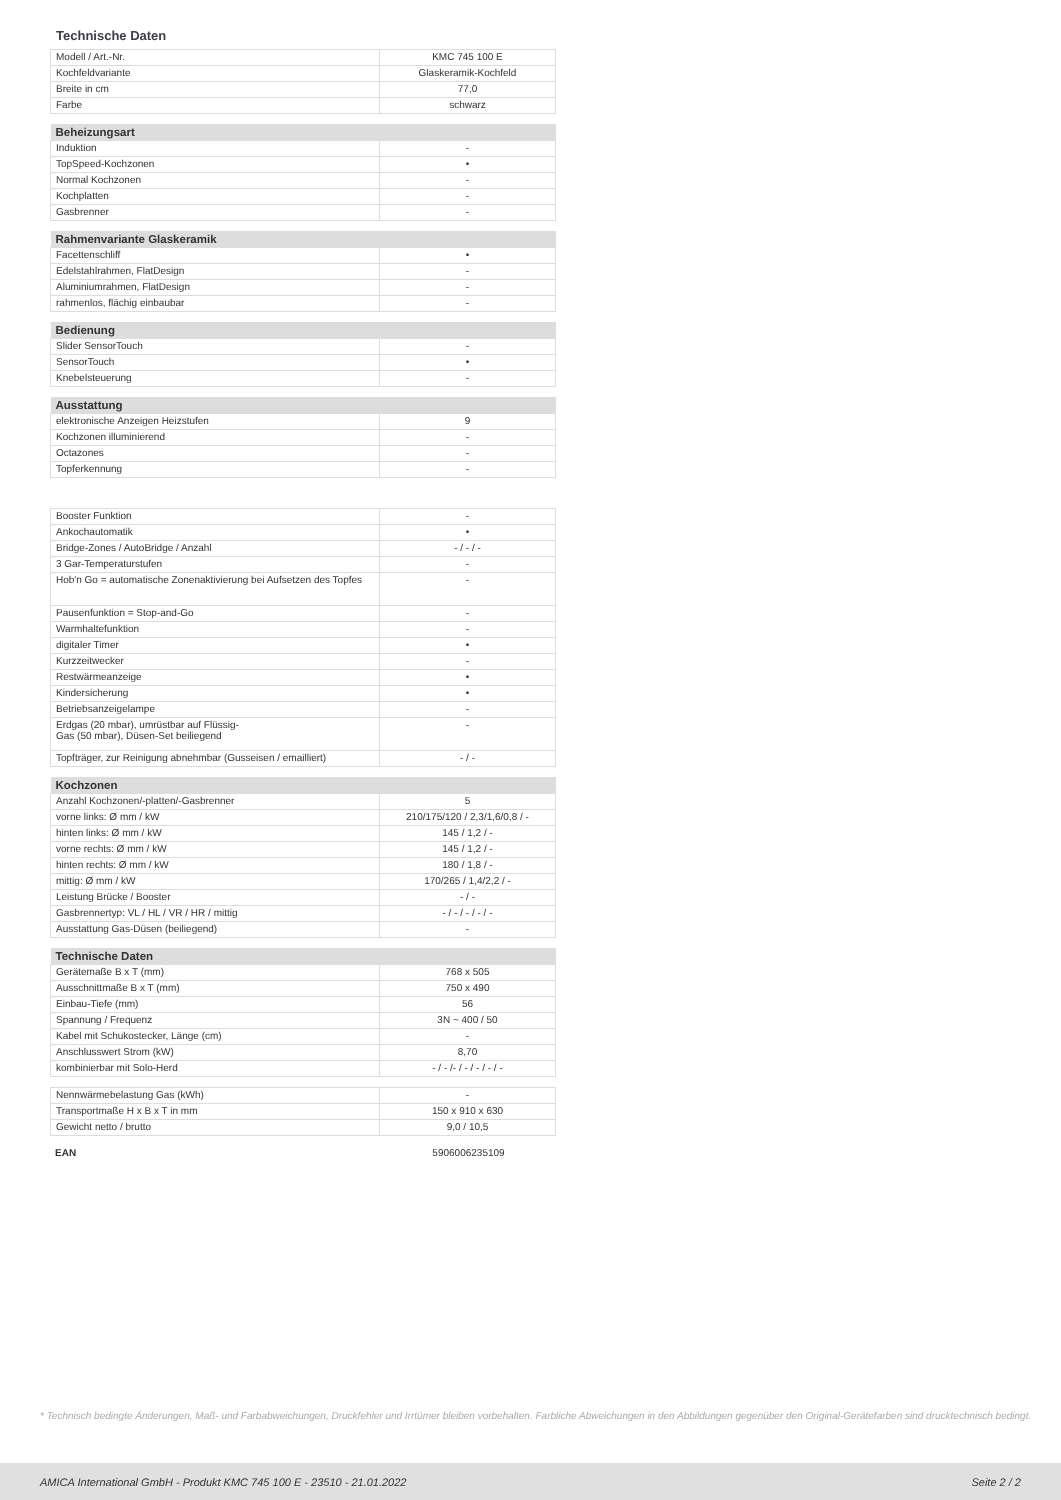Technische Daten
| Modell / Art.-Nr. | KMC 745 100 E |
| Kochfeldvariante | Glaskeramik-Kochfeld |
| Breite in cm | 77,0 |
| Farbe | schwarz |
| Beheizungsart | |
| --- | --- |
| Induktion | - |
| TopSpeed-Kochzonen | • |
| Normal Kochzonen | - |
| Kochplatten | - |
| Gasbrenner | - |
| Rahmenvariante Glaskeramik | |
| --- | --- |
| Facettenschliff | • |
| Edelstahlrahmen, FlatDesign | - |
| Aluminiumrahmen, FlatDesign | - |
| rahmenlos, flächig einbaubar | - |
| Bedienung | |
| --- | --- |
| Slider SensorTouch | - |
| SensorTouch | • |
| Knebelsteuerung | - |
| Ausstattung | |
| --- | --- |
| elektronische Anzeigen Heizstufen | 9 |
| Kochzonen illuminierend | - |
| Octazones | - |
| Topferkennung | - |
| Booster Funktion | - |
| Ankochautomatik | • |
| Bridge-Zones / AutoBridge / Anzahl | - / - / - |
| 3 Gar-Temperaturstufen | - |
| Hob'n Go = automatische Zonenaktivierung bei Aufsetzen des Topfes | - |
| Pausenfunktion = Stop-and-Go | - |
| Warmhaltefunktion | - |
| digitaler Timer | • |
| Kurzzeitwecker | - |
| Restwärmeanzeige | • |
| Kindersicherung | • |
| Betriebsanzeigelampe | - |
| Erdgas (20 mbar), umrüstbar auf Flüssig- Gas (50 mbar), Düsen-Set beiliegend | - |
| Topfträger, zur Reinigung abnehmbar (Gusseisen / emailliert) | - / - |
| Kochzonen | |
| --- | --- |
| Anzahl Kochzonen/-platten/-Gasbrenner | 5 |
| vorne links: Ø mm / kW | 210/175/120 / 2,3/1,6/0,8 / - |
| hinten links: Ø mm / kW | 145 / 1,2 / - |
| vorne rechts: Ø mm / kW | 145 / 1,2 / - |
| hinten rechts: Ø mm / kW | 180 / 1,8 / - |
| mittig: Ø mm / kW | 170/265 / 1,4/2,2 / - |
| Leistung Brücke / Booster | - / - |
| Gasbrennertyp: VL / HL / VR / HR / mittig | - / - / - / - / - |
| Ausstattung Gas-Düsen (beiliegend) | - |
| Technische Daten | |
| --- | --- |
| Gerätemaße B x T (mm) | 768 x 505 |
| Ausschnittmaße B x T (mm) | 750 x 490 |
| Einbau-Tiefe (mm) | 56 |
| Spannung / Frequenz | 3N ~ 400 / 50 |
| Kabel mit Schukostecker, Länge (cm) | - |
| Anschlusswert Strom (kW) | 8,70 |
| kombinierbar mit Solo-Herd | - / - /- / - / - / - / - |
| Nennwärmebelastung Gas (kWh) | - |
| Transportmaße H x B x T in mm | 150 x 910 x 630 |
| Gewicht netto / brutto | 9,0 / 10,5 |
| EAN | 5906006235109 |
* Technisch bedingte Änderungen, Maß- und Farbabweichungen, Druckfehler und Irrtümer bleiben vorbehalten. Farbliche Abweichungen in den Abbildungen gegenüber den Original-Gerätefarben sind drucktechnisch bedingt.
AMICA International GmbH - Produkt KMC 745 100 E - 23510 - 21.01.2022 Seite 2 / 2